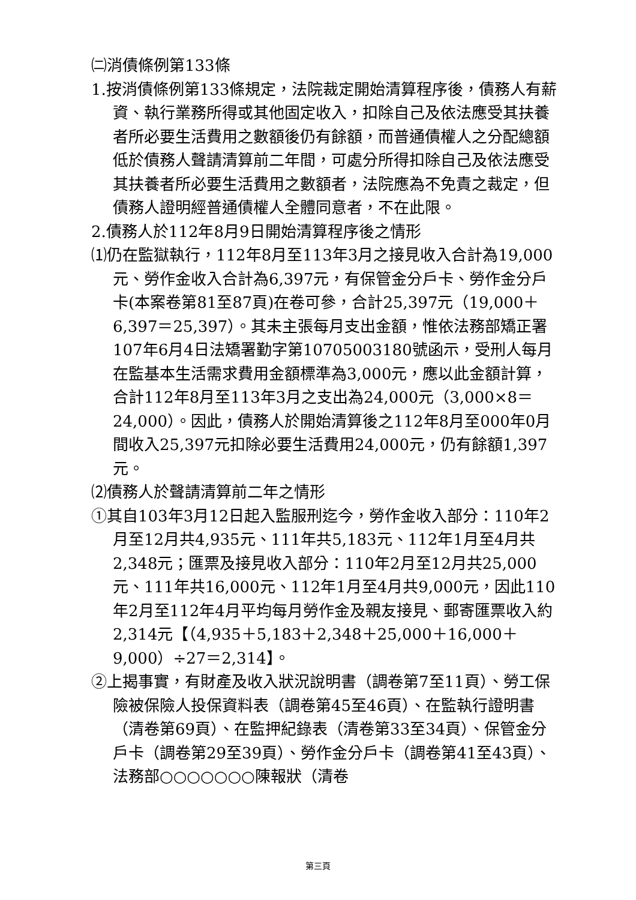㈡消債條例第133條
1.按消債條例第133條規定，法院裁定開始清算程序後，債務人有薪資、執行業務所得或其他固定收入，扣除自己及依法應受其扶養者所必要生活費用之數額後仍有餘額，而普通債權人之分配總額低於債務人聲請清算前二年間，可處分所得扣除自己及依法應受其扶養者所必要生活費用之數額者，法院應為不免責之裁定，但債務人證明經普通債權人全體同意者，不在此限。
2.債務人於112年8月9日開始清算程序後之情形
⑴仍在監獄執行，112年8月至113年3月之接見收入合計為19,000元、勞作金收入合計為6,397元，有保管金分戶卡、勞作金分戶卡(本案卷第81至87頁)在卷可參，合計25,397元（19,000＋6,397＝25,397）。其未主張每月支出金額，惟依法務部矯正署107年6月4日法矯署勤字第10705003180號函示，受刑人每月在監基本生活需求費用金額標準為3,000元，應以此金額計算，合計112年8月至113年3月之支出為24,000元（3,000×8＝24,000）。因此，債務人於開始清算後之112年8月至000年0月間收入25,397元扣除必要生活費用24,000元，仍有餘額1,397元。
⑵債務人於聲請清算前二年之情形
①其自103年3月12日起入監服刑迄今，勞作金收入部分：110年2月至12月共4,935元、111年共5,183元、112年1月至4月共2,348元；匯票及接見收入部分：110年2月至12月共25,000元、111年共16,000元、112年1月至4月共9,000元，因此110年2月至112年4月平均每月勞作金及親友接見、郵寄匯票收入約2,314元【（4,935＋5,183＋2,348＋25,000＋16,000＋9,000）÷27＝2,314】。
②上揭事實，有財產及收入狀況說明書（調卷第7至11頁）、勞工保險被保險人投保資料表（調卷第45至46頁）、在監執行證明書（清卷第69頁）、在監押紀錄表（清卷第33至34頁）、保管金分戶卡（調卷第29至39頁）、勞作金分戶卡（調卷第41至43頁）、法務部○○○○○○○陳報狀（清卷
第三頁